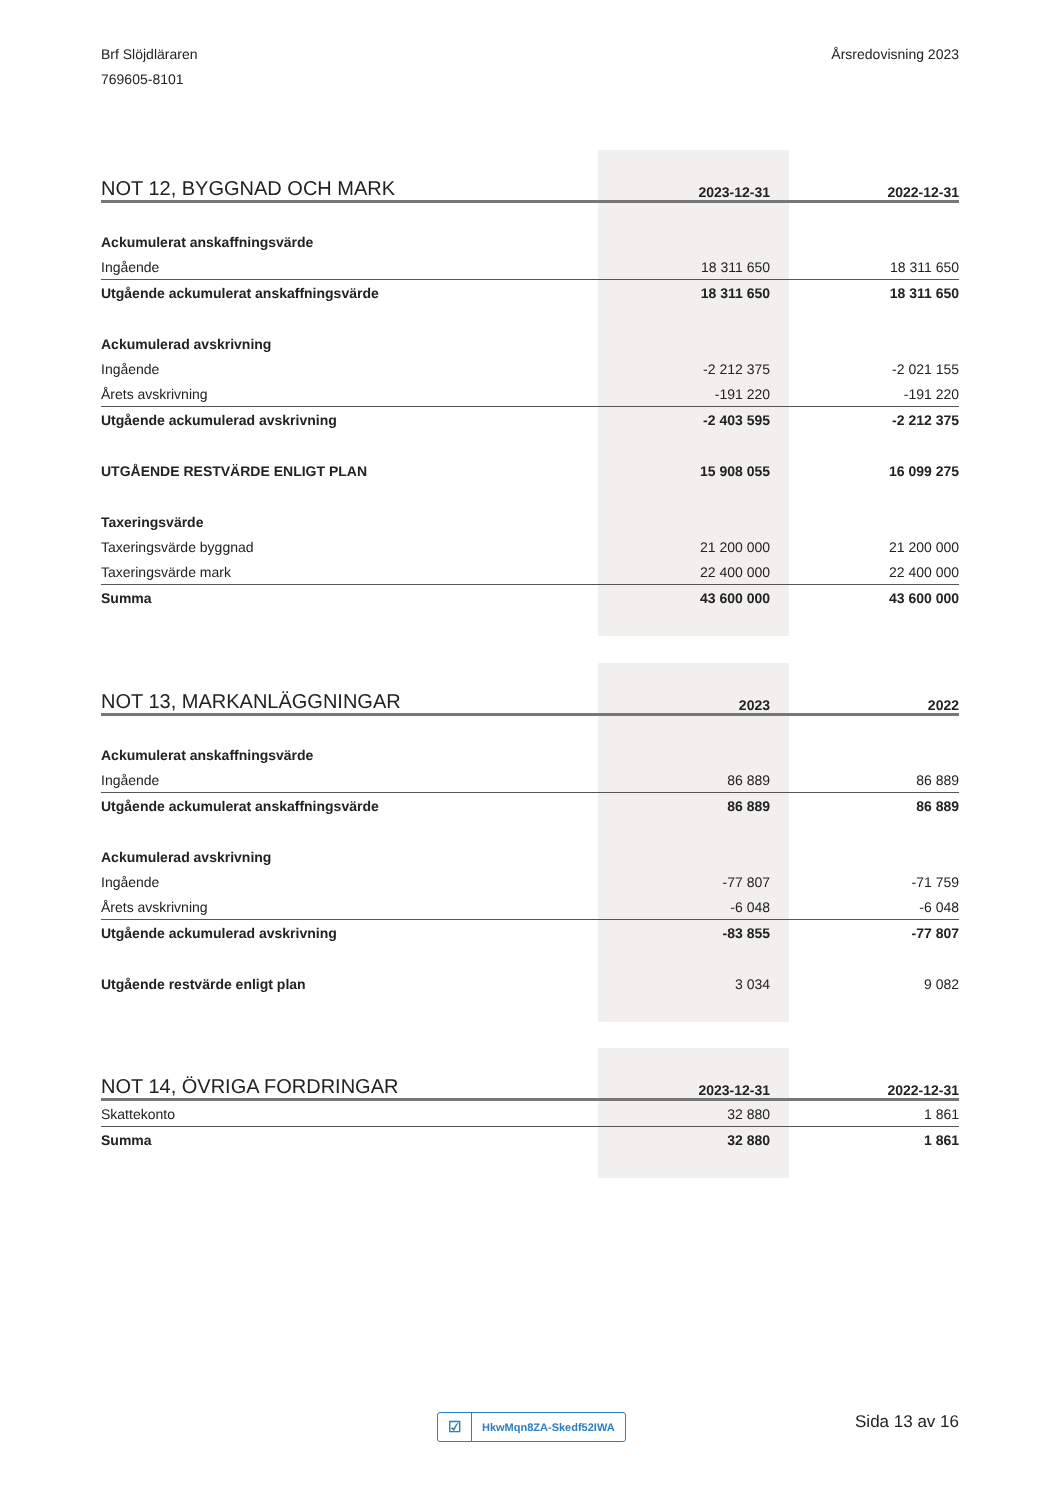Brf Slöjdläraren
769605-8101
Årsredovisning 2023
| NOT 12, BYGGNAD OCH MARK | 2023-12-31 | 2022-12-31 |
| --- | --- | --- |
| Ackumulerat anskaffningsvärde | | |
| Ingående | 18 311 650 | 18 311 650 |
| Utgående ackumulerat anskaffningsvärde | 18 311 650 | 18 311 650 |
| Ackumulerad avskrivning | | |
| Ingående | -2 212 375 | -2 021 155 |
| Årets avskrivning | -191 220 | -191 220 |
| Utgående ackumulerad avskrivning | -2 403 595 | -2 212 375 |
| UTGÅENDE RESTVÄRDE ENLIGT PLAN | 15 908 055 | 16 099 275 |
| Taxeringsvärde | | |
| Taxeringsvärde byggnad | 21 200 000 | 21 200 000 |
| Taxeringsvärde mark | 22 400 000 | 22 400 000 |
| Summa | 43 600 000 | 43 600 000 |
| NOT 13, MARKANLÄGGNINGAR | 2023 | 2022 |
| --- | --- | --- |
| Ackumulerat anskaffningsvärde | | |
| Ingående | 86 889 | 86 889 |
| Utgående ackumulerat anskaffningsvärde | 86 889 | 86 889 |
| Ackumulerad avskrivning | | |
| Ingående | -77 807 | -71 759 |
| Årets avskrivning | -6 048 | -6 048 |
| Utgående ackumulerad avskrivning | -83 855 | -77 807 |
| Utgående restvärde enligt plan | 3 034 | 9 082 |
| NOT 14, ÖVRIGA FORDRINGAR | 2023-12-31 | 2022-12-31 |
| --- | --- | --- |
| Skattekonto | 32 880 | 1 861 |
| Summa | 32 880 | 1 861 |
☑ HkwMqn8ZA-Skedf52IWA Sida 13 av 16